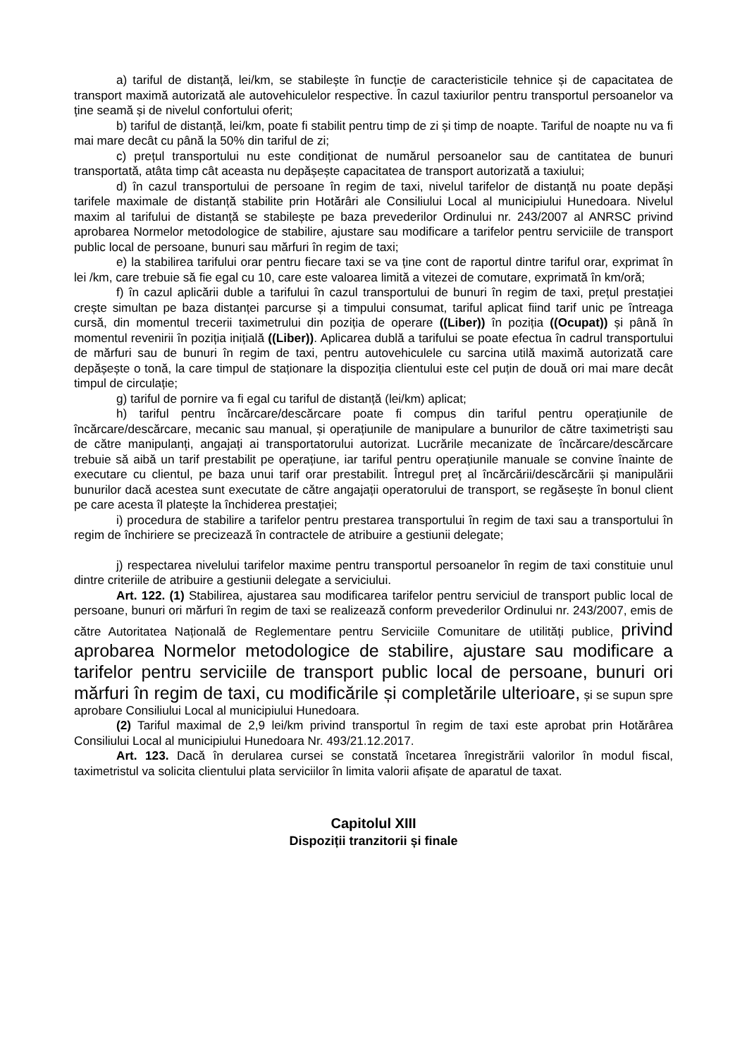a) tariful de distanță, lei/km, se stabilește în funcție de caracteristicile tehnice și de capacitatea de transport maximă autorizată ale autovehiculelor respective. În cazul taxiurilor pentru transportul persoanelor va ține seamă și de nivelul confortului oferit;
b) tariful de distanță, lei/km, poate fi stabilit pentru timp de zi și timp de noapte. Tariful de noapte nu va fi mai mare decât cu până la 50% din tariful de zi;
c) prețul transportului nu este condiționat de numărul persoanelor sau de cantitatea de bunuri transportată, atâta timp cât aceasta nu depășește capacitatea de transport autorizată a taxiului;
d) în cazul transportului de persoane în regim de taxi, nivelul tarifelor de distanță nu poate depăși tarifele maximale de distanță stabilite prin Hotărâri ale Consiliului Local al municipiului Hunedoara. Nivelul maxim al tarifului de distanță se stabilește pe baza prevederilor Ordinului nr. 243/2007 al ANRSC privind aprobarea Normelor metodologice de stabilire, ajustare sau modificare a tarifelor pentru serviciile de transport public local de persoane, bunuri sau mărfuri în regim de taxi;
e) la stabilirea tarifului orar pentru fiecare taxi se va ține cont de raportul dintre tariful orar, exprimat în lei /km, care trebuie să fie egal cu 10, care este valoarea limită a vitezei de comutare, exprimată în km/oră;
f) în cazul aplicării duble a tarifului în cazul transportului de bunuri în regim de taxi, prețul prestației crește simultan pe baza distanței parcurse și a timpului consumat, tariful aplicat fiind tarif unic pe întreaga cursă, din momentul trecerii taximetrului din poziția de operare ((Liber)) în poziția ((Ocupat)) și până în momentul revenirii în poziția inițială ((Liber)). Aplicarea dublă a tarifului se poate efectua în cadrul transportului de mărfuri sau de bunuri în regim de taxi, pentru autovehiculele cu sarcina utilă maximă autorizată care depășește o tonă, la care timpul de staționare la dispoziția clientului este cel puțin de două ori mai mare decât timpul de circulație;
g) tariful de pornire va fi egal cu tariful de distanță (lei/km) aplicat;
h) tariful pentru încărcare/descărcare poate fi compus din tariful pentru operațiunile de încărcare/descărcare, mecanic sau manual, și operațiunile de manipulare a bunurilor de către taximetriști sau de către manipulanți, angajați ai transportatorului autorizat. Lucrările mecanizate de încărcare/descărcare trebuie să aibă un tarif prestabilit pe operațiune, iar tariful pentru operațiunile manuale se convine înainte de executare cu clientul, pe baza unui tarif orar prestabilit. Întregul preț al încărcării/descărcării și manipulării bunurilor dacă acestea sunt executate de către angajații operatorului de transport, se regăsește în bonul client pe care acesta îl platește la închiderea prestației;
i) procedura de stabilire a tarifelor pentru prestarea transportului în regim de taxi sau a transportului în regim de închiriere se precizează în contractele de atribuire a gestiunii delegate;
j) respectarea nivelului tarifelor maxime pentru transportul persoanelor în regim de taxi constituie unul dintre criteriile de atribuire a gestiunii delegate a serviciului.
Art. 122. (1) Stabilirea, ajustarea sau modificarea tarifelor pentru serviciul de transport public local de persoane, bunuri ori mărfuri în regim de taxi se realizează conform prevederilor Ordinului nr. 243/2007, emis de către Autoritatea Națională de Reglementare pentru Serviciile Comunitare de utilități publice, privind aprobarea Normelor metodologice de stabilire, ajustare sau modificare a tarifelor pentru serviciile de transport public local de persoane, bunuri ori mărfuri în regim de taxi, cu modificările și completările ulterioare, și se supun spre aprobare Consiliului Local al municipiului Hunedoara.
(2) Tariful maximal de 2,9 lei/km privind transportul în regim de taxi este aprobat prin Hotărârea Consiliului Local al municipiului Hunedoara Nr. 493/21.12.2017.
Art. 123. Dacă în derularea cursei se constată încetarea înregistrării valorilor în modul fiscal, taximetristul va solicita clientului plata serviciilor în limita valorii afișate de aparatul de taxat.
Capitolul XIII
Dispoziții tranzitorii și finale